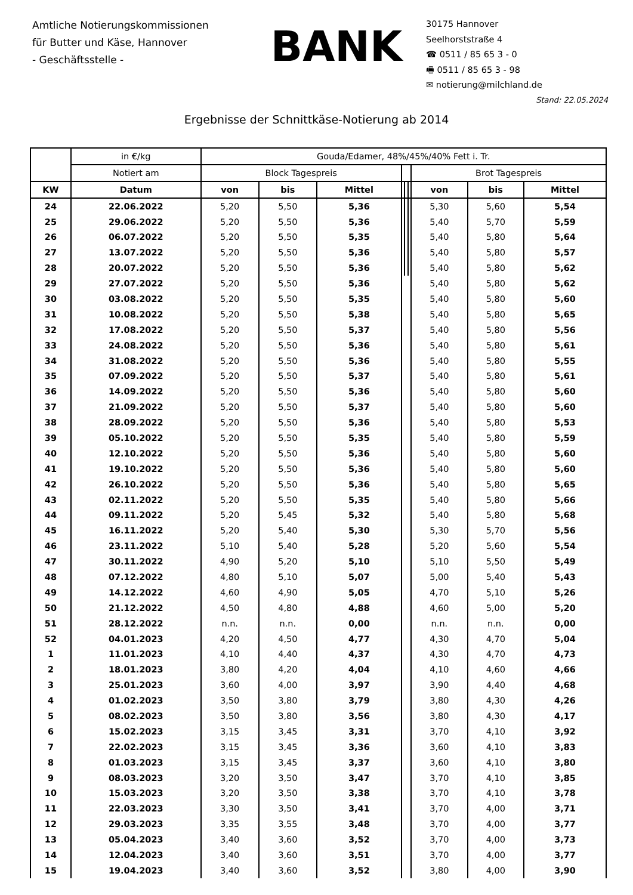Amtliche Notierungskommissionen
für Butter und Käse, Hannover
- Geschäftsstelle -
BANK
30175 Hannover
Seelhorststraße 4
☎ 0511 / 85 65 3 - 0
🖷 0511 / 85 65 3 - 98
✉ notierung@milchland.de
Stand: 22.05.2024
Ergebnisse der Schnittkäse-Notierung ab 2014
| | in €/kg | Gouda/Edamer, 48%/45%/40% Fett i. Tr. | | | | | | | | |
| --- | --- | --- | --- | --- | --- | --- | --- | --- | --- | --- |
| | Notiert am | Block Tagespreis | | | | | | Brot Tagespreis | | |
| KW | Datum | von | bis | Mittel | | | | von | bis | Mittel |
| 24 | 22.06.2022 | 5,20 | 5,50 | 5,36 | | | | 5,30 | 5,60 | 5,54 |
| 25 | 29.06.2022 | 5,20 | 5,50 | 5,36 | | | | 5,40 | 5,70 | 5,59 |
| 26 | 06.07.2022 | 5,20 | 5,50 | 5,35 | | | | 5,40 | 5,80 | 5,64 |
| 27 | 13.07.2022 | 5,20 | 5,50 | 5,36 | | | | 5,40 | 5,80 | 5,57 |
| 28 | 20.07.2022 | 5,20 | 5,50 | 5,36 | | | | 5,40 | 5,80 | 5,62 |
| 29 | 27.07.2022 | 5,20 | 5,50 | 5,36 | | | | 5,40 | 5,80 | 5,62 |
| 30 | 03.08.2022 | 5,20 | 5,50 | 5,35 | | | | 5,40 | 5,80 | 5,60 |
| 31 | 10.08.2022 | 5,20 | 5,50 | 5,38 | | | | 5,40 | 5,80 | 5,65 |
| 32 | 17.08.2022 | 5,20 | 5,50 | 5,37 | | | | 5,40 | 5,80 | 5,56 |
| 33 | 24.08.2022 | 5,20 | 5,50 | 5,36 | | | | 5,40 | 5,80 | 5,61 |
| 34 | 31.08.2022 | 5,20 | 5,50 | 5,36 | | | | 5,40 | 5,80 | 5,55 |
| 35 | 07.09.2022 | 5,20 | 5,50 | 5,37 | | | | 5,40 | 5,80 | 5,61 |
| 36 | 14.09.2022 | 5,20 | 5,50 | 5,36 | | | | 5,40 | 5,80 | 5,60 |
| 37 | 21.09.2022 | 5,20 | 5,50 | 5,37 | | | | 5,40 | 5,80 | 5,60 |
| 38 | 28.09.2022 | 5,20 | 5,50 | 5,36 | | | | 5,40 | 5,80 | 5,53 |
| 39 | 05.10.2022 | 5,20 | 5,50 | 5,35 | | | | 5,40 | 5,80 | 5,59 |
| 40 | 12.10.2022 | 5,20 | 5,50 | 5,36 | | | | 5,40 | 5,80 | 5,60 |
| 41 | 19.10.2022 | 5,20 | 5,50 | 5,36 | | | | 5,40 | 5,80 | 5,60 |
| 42 | 26.10.2022 | 5,20 | 5,50 | 5,36 | | | | 5,40 | 5,80 | 5,65 |
| 43 | 02.11.2022 | 5,20 | 5,50 | 5,35 | | | | 5,40 | 5,80 | 5,66 |
| 44 | 09.11.2022 | 5,20 | 5,45 | 5,32 | | | | 5,40 | 5,80 | 5,68 |
| 45 | 16.11.2022 | 5,20 | 5,40 | 5,30 | | | | 5,30 | 5,70 | 5,56 |
| 46 | 23.11.2022 | 5,10 | 5,40 | 5,28 | | | | 5,20 | 5,60 | 5,54 |
| 47 | 30.11.2022 | 4,90 | 5,20 | 5,10 | | | | 5,10 | 5,50 | 5,49 |
| 48 | 07.12.2022 | 4,80 | 5,10 | 5,07 | | | | 5,00 | 5,40 | 5,43 |
| 49 | 14.12.2022 | 4,60 | 4,90 | 5,05 | | | | 4,70 | 5,10 | 5,26 |
| 50 | 21.12.2022 | 4,50 | 4,80 | 4,88 | | | | 4,60 | 5,00 | 5,20 |
| 51 | 28.12.2022 | n.n. | n.n. | 0,00 | | | | n.n. | n.n. | 0,00 |
| 52 | 04.01.2023 | 4,20 | 4,50 | 4,77 | | | | 4,30 | 4,70 | 5,04 |
| 1 | 11.01.2023 | 4,10 | 4,40 | 4,37 | | | | 4,30 | 4,70 | 4,73 |
| 2 | 18.01.2023 | 3,80 | 4,20 | 4,04 | | | | 4,10 | 4,60 | 4,66 |
| 3 | 25.01.2023 | 3,60 | 4,00 | 3,97 | | | | 3,90 | 4,40 | 4,68 |
| 4 | 01.02.2023 | 3,50 | 3,80 | 3,79 | | | | 3,80 | 4,30 | 4,26 |
| 5 | 08.02.2023 | 3,50 | 3,80 | 3,56 | | | | 3,80 | 4,30 | 4,17 |
| 6 | 15.02.2023 | 3,15 | 3,45 | 3,31 | | | | 3,70 | 4,10 | 3,92 |
| 7 | 22.02.2023 | 3,15 | 3,45 | 3,36 | | | | 3,60 | 4,10 | 3,83 |
| 8 | 01.03.2023 | 3,15 | 3,45 | 3,37 | | | | 3,60 | 4,10 | 3,80 |
| 9 | 08.03.2023 | 3,20 | 3,50 | 3,47 | | | | 3,70 | 4,10 | 3,85 |
| 10 | 15.03.2023 | 3,20 | 3,50 | 3,38 | | | | 3,70 | 4,10 | 3,78 |
| 11 | 22.03.2023 | 3,30 | 3,50 | 3,41 | | | | 3,70 | 4,00 | 3,71 |
| 12 | 29.03.2023 | 3,35 | 3,55 | 3,48 | | | | 3,70 | 4,00 | 3,77 |
| 13 | 05.04.2023 | 3,40 | 3,60 | 3,52 | | | | 3,70 | 4,00 | 3,73 |
| 14 | 12.04.2023 | 3,40 | 3,60 | 3,51 | | | | 3,70 | 4,00 | 3,77 |
| 15 | 19.04.2023 | 3,40 | 3,60 | 3,52 | | | | 3,80 | 4,00 | 3,90 |